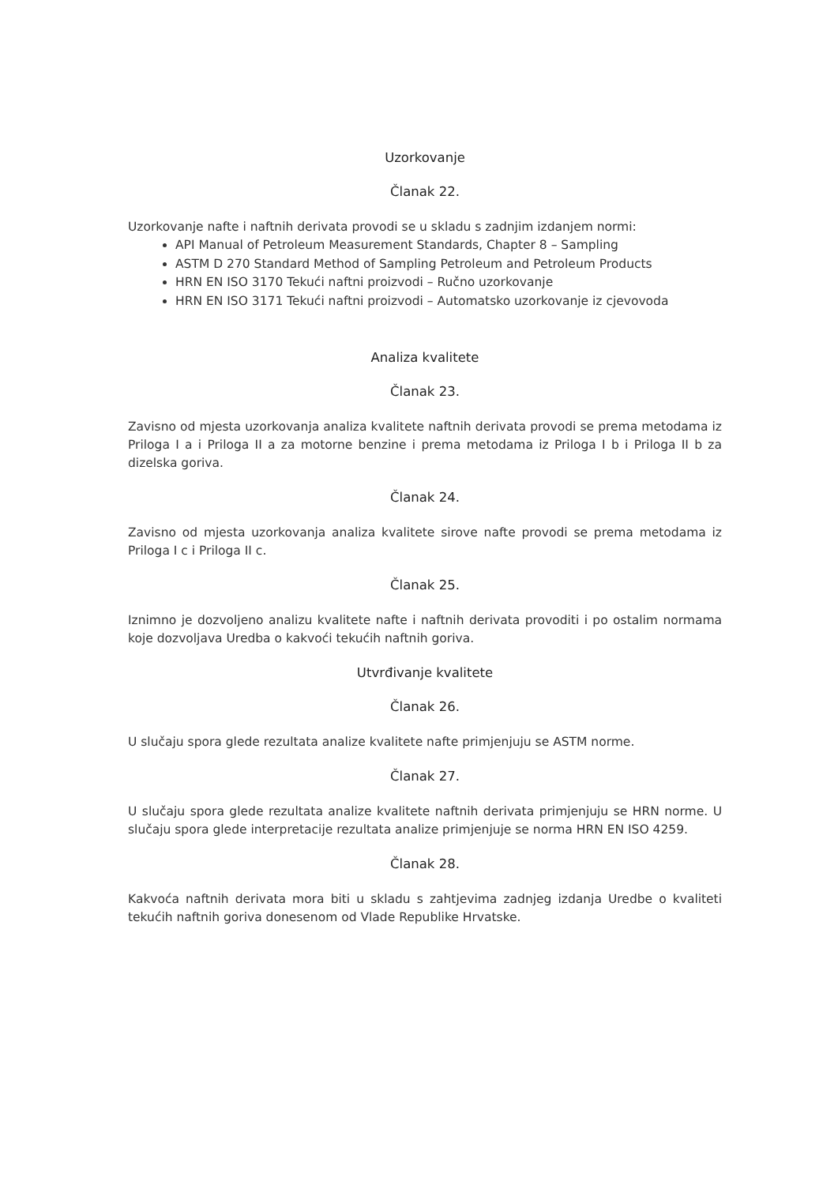Uzorkovanje
Članak 22.
Uzorkovanje nafte i naftnih derivata provodi se u skladu s zadnjim izdanjem normi:
API Manual of Petroleum Measurement Standards, Chapter 8 – Sampling
ASTM D 270 Standard Method of Sampling Petroleum and Petroleum Products
HRN EN ISO 3170 Tekući naftni proizvodi – Ručno uzorkovanje
HRN EN ISO 3171 Tekući naftni proizvodi – Automatsko uzorkovanje iz cjevovoda
Analiza kvalitete
Članak 23.
Zavisno od mjesta uzorkovanja analiza kvalitete naftnih derivata provodi se prema metodama iz Priloga I a i Priloga II a za motorne benzine i prema metodama iz Priloga I b i Priloga II b za dizelska goriva.
Članak 24.
Zavisno od mjesta uzorkovanja analiza kvalitete sirove nafte provodi se prema metodama iz Priloga I c i Priloga II c.
Članak 25.
Iznimno je dozvoljeno analizu kvalitete nafte i naftnih derivata provoditi i po ostalim normama koje dozvoljava Uredba o kakvoći tekućih naftnih goriva.
Utvrđivanje kvalitete
Članak 26.
U slučaju spora glede rezultata analize kvalitete nafte primjenjuju se ASTM norme.
Članak 27.
U slučaju spora glede rezultata analize kvalitete naftnih derivata primjenjuju se HRN norme. U slučaju spora glede interpretacije rezultata analize primjenjuje se norma HRN EN ISO 4259.
Članak 28.
Kakvoća naftnih derivata mora biti u skladu s zahtjevima zadnjeg izdanja Uredbe o kvaliteti tekućih naftnih goriva donesenom od Vlade Republike Hrvatske.